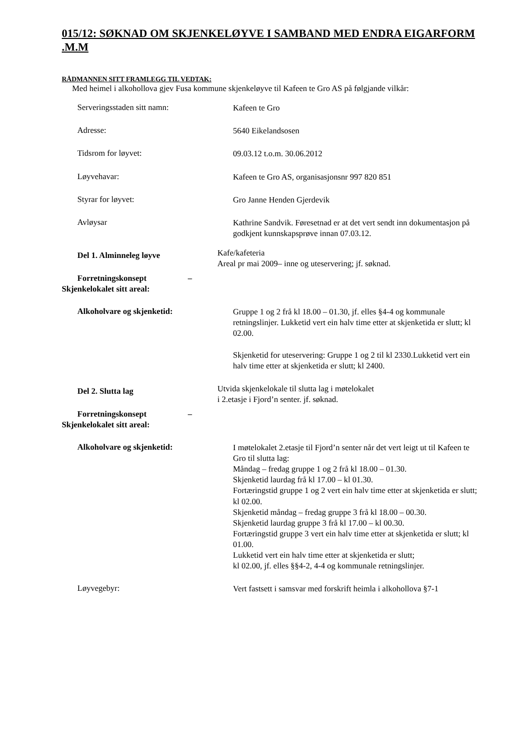015/12: SØKNAD OM SKJENKELØYVE I SAMBAND MED ENDRA EIGARFORM .M.M
RÅDMANNEN SITT FRAMLEGG TIL VEDTAK:
Med heimel i alkohollova gjev Fusa kommune skjenkeløyve til Kafeen te Gro AS på følgjande vilkår:
Serveringsstaden sitt namn:
Kafeen te Gro
Adresse:
5640 Eikelandsosen
Tidsrom for løyvet:
09.03.12 t.o.m. 30.06.2012
Løyvehavar:
Kafeen te Gro AS, organisasjonsnr 997 820 851
Styrar for løyvet:
Gro Janne Henden Gjerdevik
Avløysar
Kathrine Sandvik. Føresetnad er at det vert sendt inn dokumentasjon på godkjent kunnskapsprøve innan 07.03.12.
Del 1. Alminneleg løyve
Forretningskonsept –
Skjenkelokalet sitt areal:
Kafe/kafeteria
Areal pr mai 2009– inne og uteservering; jf. søknad.
Alkoholvare og skjenketid:
Gruppe 1 og 2 frå kl 18.00 – 01.30, jf. elles §4-4 og kommunale retningslinjer. Lukketid vert ein halv time etter at skjenketida er slutt; kl 02.00.
Skjenketid for uteservering: Gruppe 1 og 2 til kl 2330.Lukketid vert ein halv time etter at skjenketida er slutt; kl 2400.
Del 2. Slutta lag
Forretningskonsept –
Skjenkelokalet sitt areal:
Utvida skjenkelokale til slutta lag i møtelokalet
i 2.etasje i Fjord’n senter. jf. søknad.
Alkoholvare og skjenketid:
I møtelokalet 2.etasje til Fjord’n senter når det vert leigt ut til Kafeen te Gro til slutta lag:
Måndag – fredag gruppe 1 og 2 frå kl 18.00 – 01.30.
Skjenketid laurdag frå kl 17.00 – kl 01.30.
Fortæringstid gruppe 1 og 2 vert ein halv time etter at skjenketida er slutt; kl 02.00.
Skjenketid måndag – fredag gruppe 3 frå kl 18.00 – 00.30.
Skjenketid laurdag gruppe 3 frå kl 17.00 – kl 00.30.
Fortæringstid gruppe 3 vert ein halv time etter at skjenketida er slutt; kl 01.00.
Lukketid vert ein halv time etter at skjenketida er slutt;
kl 02.00, jf. elles §§4-2, 4-4 og kommunale retningslinjer.
Løyvegebyr:
Vert fastsett i samsvar med forskrift heimla i alkohollova §7-1